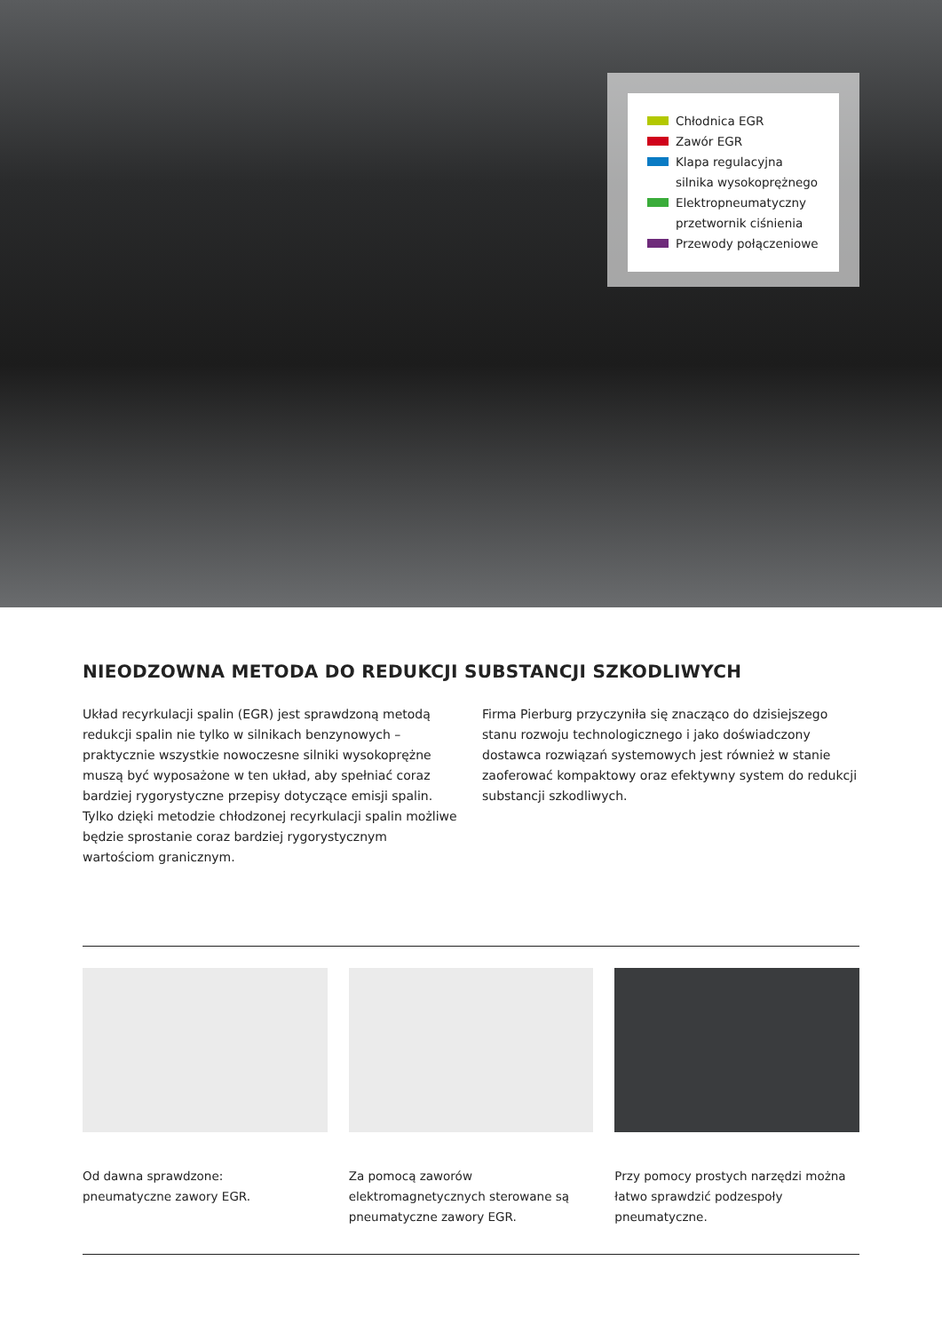Chłodnica EGR
Zawór EGR
Klapa regulacyjna silnika wysokoprężnego
Elektropneumatyczny przetwornik ciśnienia
Przewody połączeniowe
NIEODZOWNA METODA DO REDUKCJI SUBSTANCJI SZKODLIWYCH
Układ recyrkulacji spalin (EGR) jest sprawdzoną metodą redukcji spalin nie tylko w silnikach benzynowych – praktycznie wszystkie nowoczesne silniki wysokoprężne muszą być wyposażone w ten układ, aby spełniać coraz bardziej rygorystyczne przepisy dotyczące emisji spalin. Tylko dzięki metodzie chłodzonej recyrkulacji spalin możliwe będzie sprostanie coraz bardziej rygorystycznym wartościom granicznym.
Firma Pierburg przyczyniła się znacząco do dzisiejszego stanu rozwoju technologicznego i jako doświadczony dostawca rozwiązań systemowych jest również w stanie zaoferować kompaktowy oraz efektywny system do redukcji substancji szkodliwych.
Od dawna sprawdzone:
pneumatyczne zawory EGR.
Za pomocą zaworów elektromagnetycznych sterowane są pneumatyczne zawory EGR.
Przy pomocy prostych narzędzi można łatwo sprawdzić podzespoły pneumatyczne.